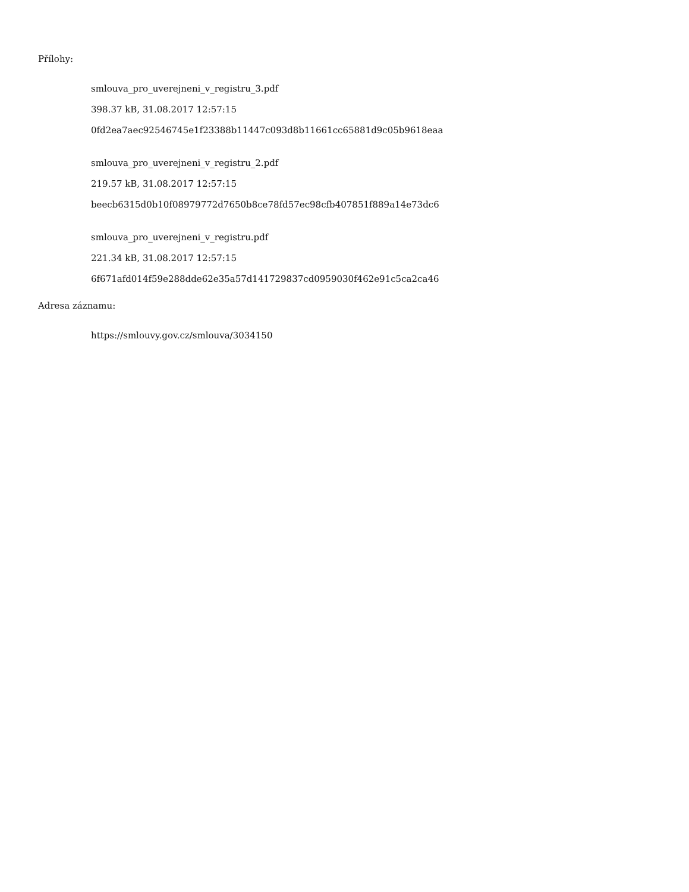Přílohy:
smlouva_pro_uverejneni_v_registru_3.pdf
398.37 kB, 31.08.2017 12:57:15
0fd2ea7aec92546745e1f23388b11447c093d8b11661cc65881d9c05b9618eaa
smlouva_pro_uverejneni_v_registru_2.pdf
219.57 kB, 31.08.2017 12:57:15
beecb6315d0b10f08979772d7650b8ce78fd57ec98cfb407851f889a14e73dc6
smlouva_pro_uverejneni_v_registru.pdf
221.34 kB, 31.08.2017 12:57:15
6f671afd014f59e288dde62e35a57d141729837cd0959030f462e91c5ca2ca46
Adresa záznamu:
https://smlouvy.gov.cz/smlouva/3034150